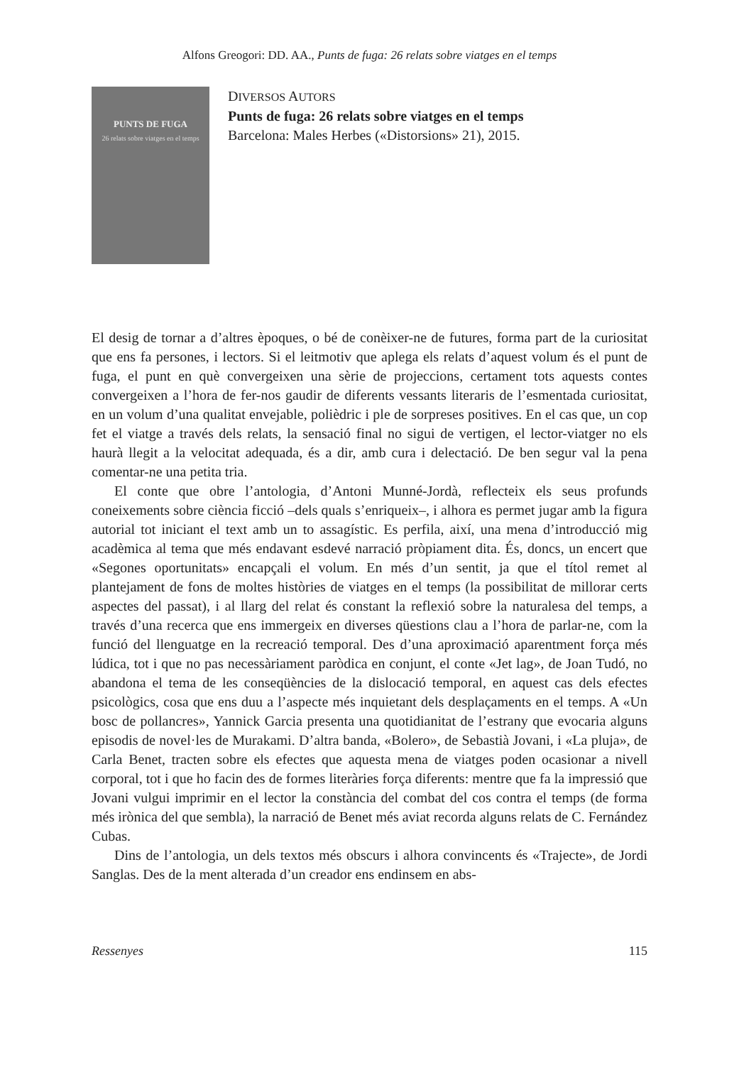Alfons Greogori: DD. AA., Punts de fuga: 26 relats sobre viatges en el temps
PUNTS DE FUGA
26 relats sobre viatges en el temps
DIVERSOS AUTORS
Punts de fuga: 26 relats sobre viatges en el temps
Barcelona: Males Herbes («Distorsions» 21), 2015.
El desig de tornar a d’altres èpoques, o bé de conèixer-ne de futures, forma part de la curiositat que ens fa persones, i lectors. Si el leitmotiv que aplega els relats d’aquest volum és el punt de fuga, el punt en què convergeixen una sèrie de projeccions, certament tots aquests contes convergeixen a l’hora de fer-nos gaudir de diferents vessants literaris de l’esmentada curiositat, en un volum d’una qualitat envejable, polièdric i ple de sorpreses positives. En el cas que, un cop fet el viatge a través dels relats, la sensació final no sigui de vertigen, el lector-viatger no els haurà llegit a la velocitat adequada, és a dir, amb cura i delectació. De ben segur val la pena comentar-ne una petita tria.
El conte que obre l’antologia, d’Antoni Munné-Jordà, reflecteix els seus profunds coneixements sobre ciència ficció –dels quals s’enriqueix–, i alhora es permet jugar amb la figura autorial tot iniciant el text amb un to assagístic. Es perfila, així, una mena d’introducció mig acadèmica al tema que més endavant esdevé narració pròpiament dita. És, doncs, un encert que «Segones oportunitats» encapçali el volum. En més d’un sentit, ja que el títol remet al plantejament de fons de moltes històries de viatges en el temps (la possibilitat de millorar certs aspectes del passat), i al llarg del relat és constant la reflexió sobre la naturalesa del temps, a través d’una recerca que ens immergeix en diverses qüestions clau a l’hora de parlar-ne, com la funció del llenguatge en la recreació temporal. Des d’una aproximació aparentment força més lúdica, tot i que no pas necessàriament paròdica en conjunt, el conte «Jet lag», de Joan Tudó, no abandona el tema de les conseqüències de la dislocació temporal, en aquest cas dels efectes psicològics, cosa que ens duu a l’aspecte més inquietant dels desplaçaments en el temps. A «Un bosc de pollancres», Yannick Garcia presenta una quotidianitat de l’estrany que evocaria alguns episodis de novel·les de Murakami. D’altra banda, «Bolero», de Sebastià Jovani, i «La pluja», de Carla Benet, tracten sobre els efectes que aquesta mena de viatges poden ocasionar a nivell corporal, tot i que ho facin des de formes literàries força diferents: mentre que fa la impressió que Jovani vulgui imprimir en el lector la constància del combat del cos contra el temps (de forma més irònica del que sembla), la narració de Benet més aviat recorda alguns relats de C. Fernández Cubas.
Dins de l’antologia, un dels textos més obscurs i alhora convincents és «Trajecte», de Jordi Sanglas. Des de la ment alterada d’un creador ens endinsem en abs-
Ressenyes 115